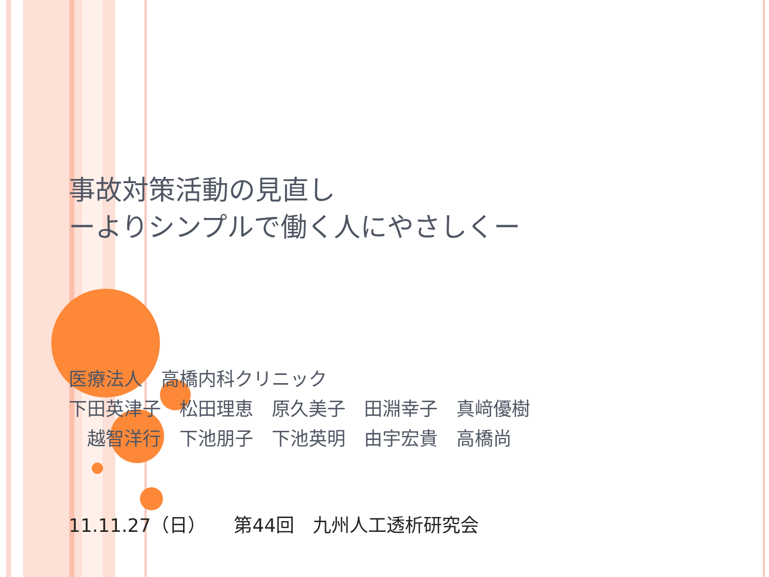事故対策活動の見直し
ーよりシンプルで働く人にやさしくー
医療法人　高橋内科クリニック
下田英津子　松田理恵　原久美子　田淵幸子　真﨑優樹
　越智洋行　下池朋子　下池英明　由宇宏貴　高橋尚
11.11.27（日）　　第44回　九州人工透析研究会